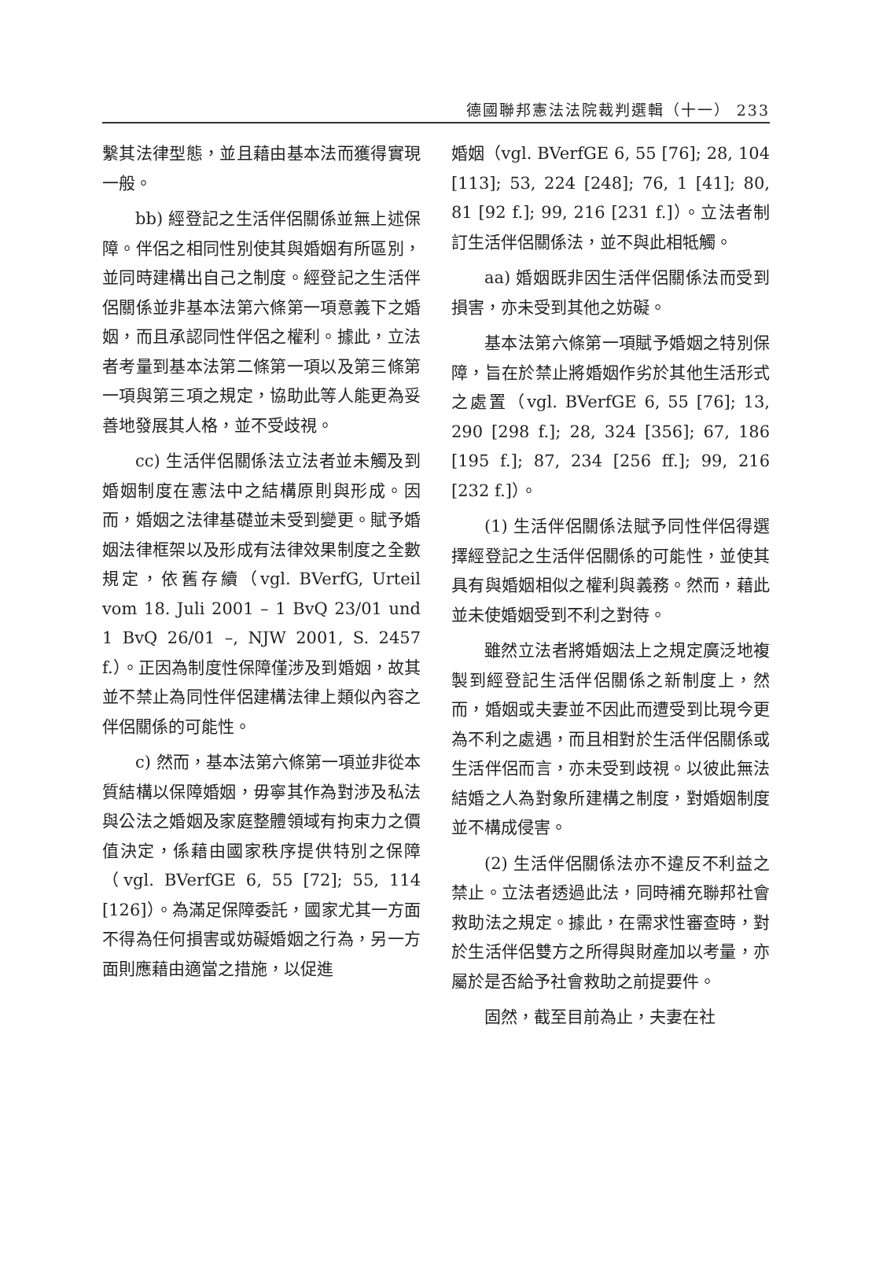德國聯邦憲法法院裁判選輯（十一） 233
繫其法律型態，並且藉由基本法而獲得實現一般。
bb) 經登記之生活伴侶關係並無上述保障。伴侶之相同性別使其與婚姻有所區別，並同時建構出自己之制度。經登記之生活伴侶關係並非基本法第六條第一項意義下之婚姻，而且承認同性伴侶之權利。據此，立法者考量到基本法第二條第一項以及第三條第一項與第三項之規定，協助此等人能更為妥善地發展其人格，並不受歧視。
cc) 生活伴侶關係法立法者並未觸及到婚姻制度在憲法中之結構原則與形成。因而，婚姻之法律基礎並未受到變更。賦予婚姻法律框架以及形成有法律效果制度之全數規定，依舊存續（vgl. BVerfG, Urteil vom 18. Juli 2001 – 1 BvQ 23/01 und 1 BvQ 26/01 –, NJW 2001, S. 2457 f.）。正因為制度性保障僅涉及到婚姻，故其並不禁止為同性伴侶建構法律上類似內容之伴侶關係的可能性。
c) 然而，基本法第六條第一項並非從本質結構以保障婚姻，毋寧其作為對涉及私法與公法之婚姻及家庭整體領域有拘束力之價值決定，係藉由國家秩序提供特別之保障（vgl. BVerfGE 6, 55 [72]; 55, 114 [126]）。為滿足保障委託，國家尤其一方面不得為任何損害或妨礙婚姻之行為，另一方面則應藉由適當之措施，以促進
婚姻（vgl. BVerfGE 6, 55 [76]; 28, 104 [113]; 53, 224 [248]; 76, 1 [41]; 80, 81 [92 f.]; 99, 216 [231 f.]）。立法者制訂生活伴侶關係法，並不與此相牴觸。
aa) 婚姻既非因生活伴侶關係法而受到損害，亦未受到其他之妨礙。
基本法第六條第一項賦予婚姻之特別保障，旨在於禁止將婚姻作劣於其他生活形式之處置（vgl. BVerfGE 6, 55 [76]; 13, 290 [298 f.]; 28, 324 [356]; 67, 186 [195 f.]; 87, 234 [256 ff.]; 99, 216 [232 f.]）。
(1) 生活伴侶關係法賦予同性伴侶得選擇經登記之生活伴侶關係的可能性，並使其具有與婚姻相似之權利與義務。然而，藉此並未使婚姻受到不利之對待。
雖然立法者將婚姻法上之規定廣泛地複製到經登記生活伴侶關係之新制度上，然而，婚姻或夫妻並不因此而遭受到比現今更為不利之處遇，而且相對於生活伴侶關係或生活伴侶而言，亦未受到歧視。以彼此無法結婚之人為對象所建構之制度，對婚姻制度並不構成侵害。
(2) 生活伴侶關係法亦不違反不利益之禁止。立法者透過此法，同時補充聯邦社會救助法之規定。據此，在需求性審查時，對於生活伴侶雙方之所得與財產加以考量，亦屬於是否給予社會救助之前提要件。
固然，截至目前為止，夫妻在社